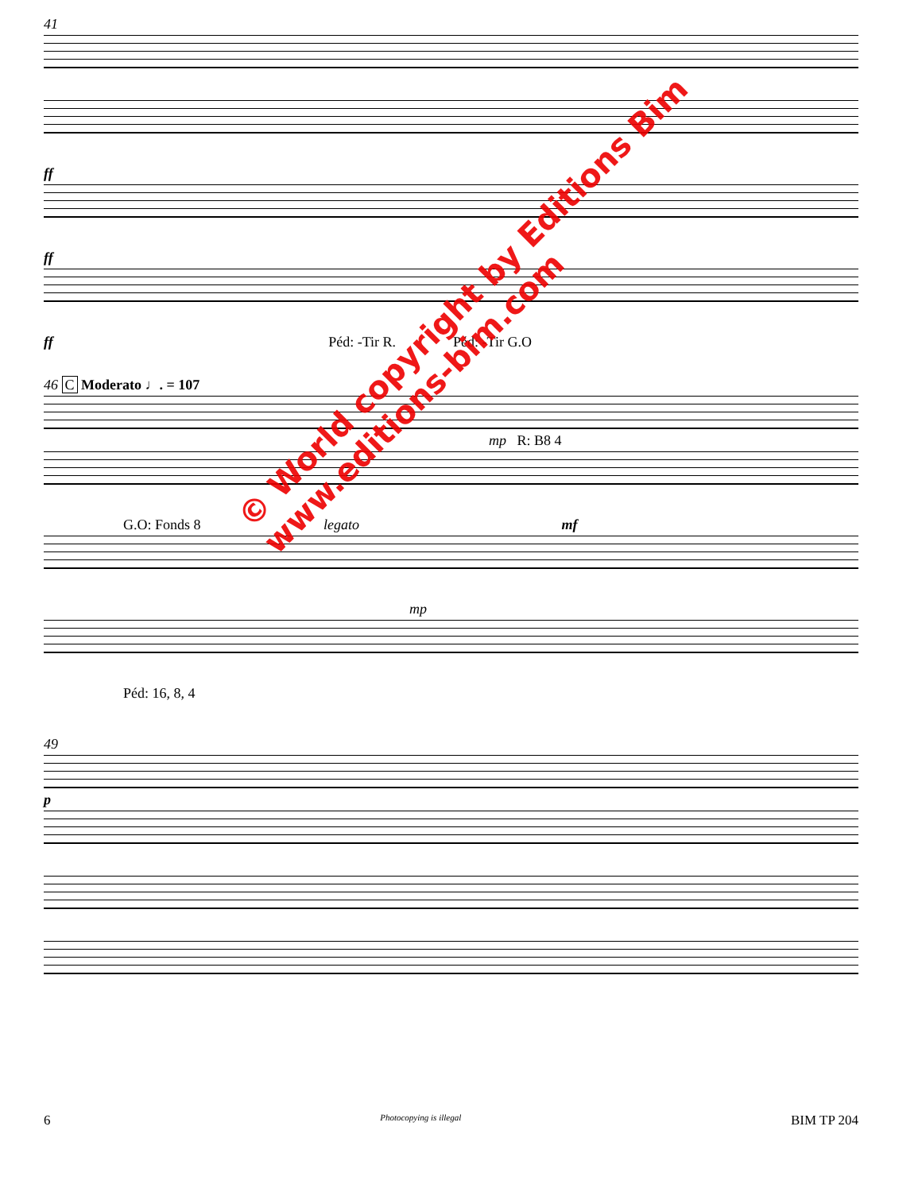41
ff
ff
ff Péd: -Tir R. Péd: -Tir G.O
46 C Moderato ♩. = 107
mp R: B8 4
G.O: Fonds 8 legato mf
mp
Péd: 16, 8, 4
49
p
© World copyright by Editions Bim
www.editions-bim.com
6 Photocopying is illegal BIM TP 204